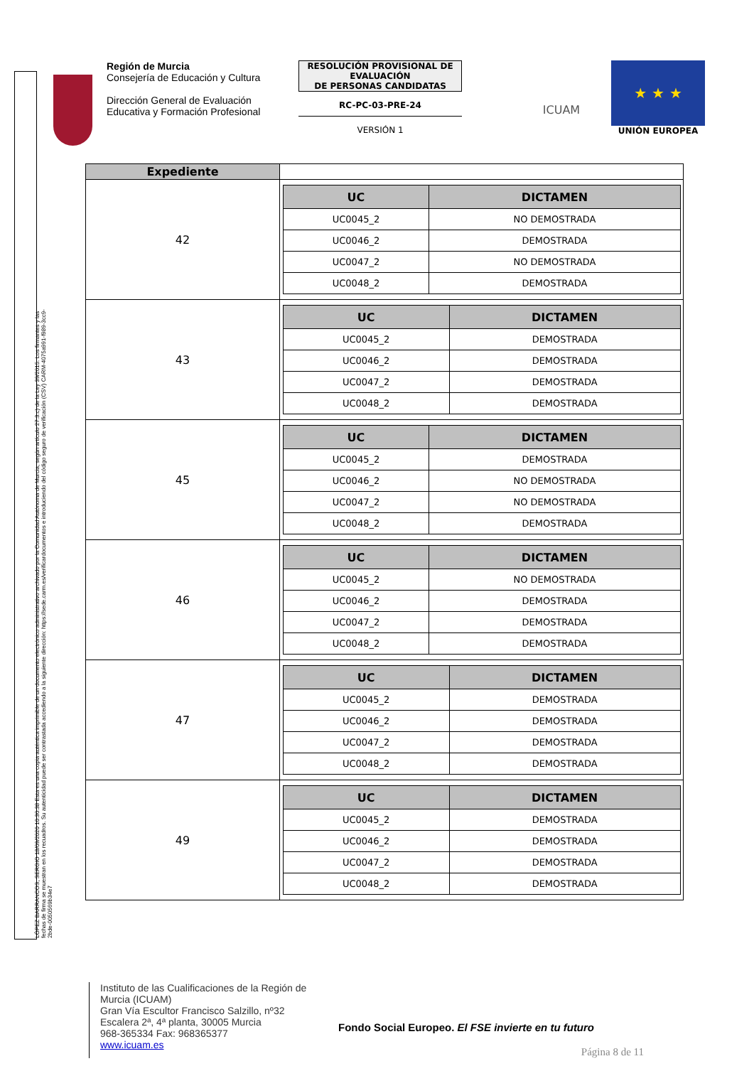LÓPEZ BARRANCOS, SERGIO 18/09/2020 10:30:38 Esta es una copia auténtica imprimible de un documento electrónico administrativo archivado por la Comunidad Autónoma de Murcia, según artículo 27.3.c) de la Ley 39/2015. Los firmantes y las fechas de firma se muestran en los recuadros. Su autenticidad puede ser contrastada accediendo a la siguiente dirección: https://sede.carm.es/verificardocumentos e introduciendo del código seguro de verificación (CSV) CARM-4075a991-f989-3cc9-2bde-0050569b34e7
Región de Murcia
Consejería de Educación y Cultura
Dirección General de Evaluación Educativa y Formación Profesional
RESOLUCIÓN PROVISIONAL DE EVALUACIÓN
DE PERSONAS CANDIDATAS
RC-PC-03-PRE-24
VERSIÓN 1
ICUAM
★ ★ ★
UNIÓN EUROPEA
| Expediente | |
| 42 | / UC / DICTAMEN / / --- / --- / / UC0045_2 / NO DEMOSTRADA / / UC0046_2 / DEMOSTRADA / / UC0047_2 / NO DEMOSTRADA / / UC0048_2 / DEMOSTRADA / |
| 43 | / UC / DICTAMEN / / --- / --- / / UC0045_2 / DEMOSTRADA / / UC0046_2 / DEMOSTRADA / / UC0047_2 / DEMOSTRADA / / UC0048_2 / DEMOSTRADA / |
| 45 | / UC / DICTAMEN / / --- / --- / / UC0045_2 / DEMOSTRADA / / UC0046_2 / NO DEMOSTRADA / / UC0047_2 / NO DEMOSTRADA / / UC0048_2 / DEMOSTRADA / |
| 46 | / UC / DICTAMEN / / --- / --- / / UC0045_2 / NO DEMOSTRADA / / UC0046_2 / DEMOSTRADA / / UC0047_2 / DEMOSTRADA / / UC0048_2 / DEMOSTRADA / |
| 47 | / UC / DICTAMEN / / --- / --- / / UC0045_2 / DEMOSTRADA / / UC0046_2 / DEMOSTRADA / / UC0047_2 / DEMOSTRADA / / UC0048_2 / DEMOSTRADA / |
| 49 | / UC / DICTAMEN / / --- / --- / / UC0045_2 / DEMOSTRADA / / UC0046_2 / DEMOSTRADA / / UC0047_2 / DEMOSTRADA / / UC0048_2 / DEMOSTRADA / |
Instituto de las Cualificaciones de la Región de Murcia (ICUAM)
Gran Vía Escultor Francisco Salzillo, nº32 Escalera 2ª, 4ª planta, 30005 Murcia
968-365334 Fax: 968365377
www.icuam.es
Fondo Social Europeo. El FSE invierte en tu futuro
Página 8 de 11